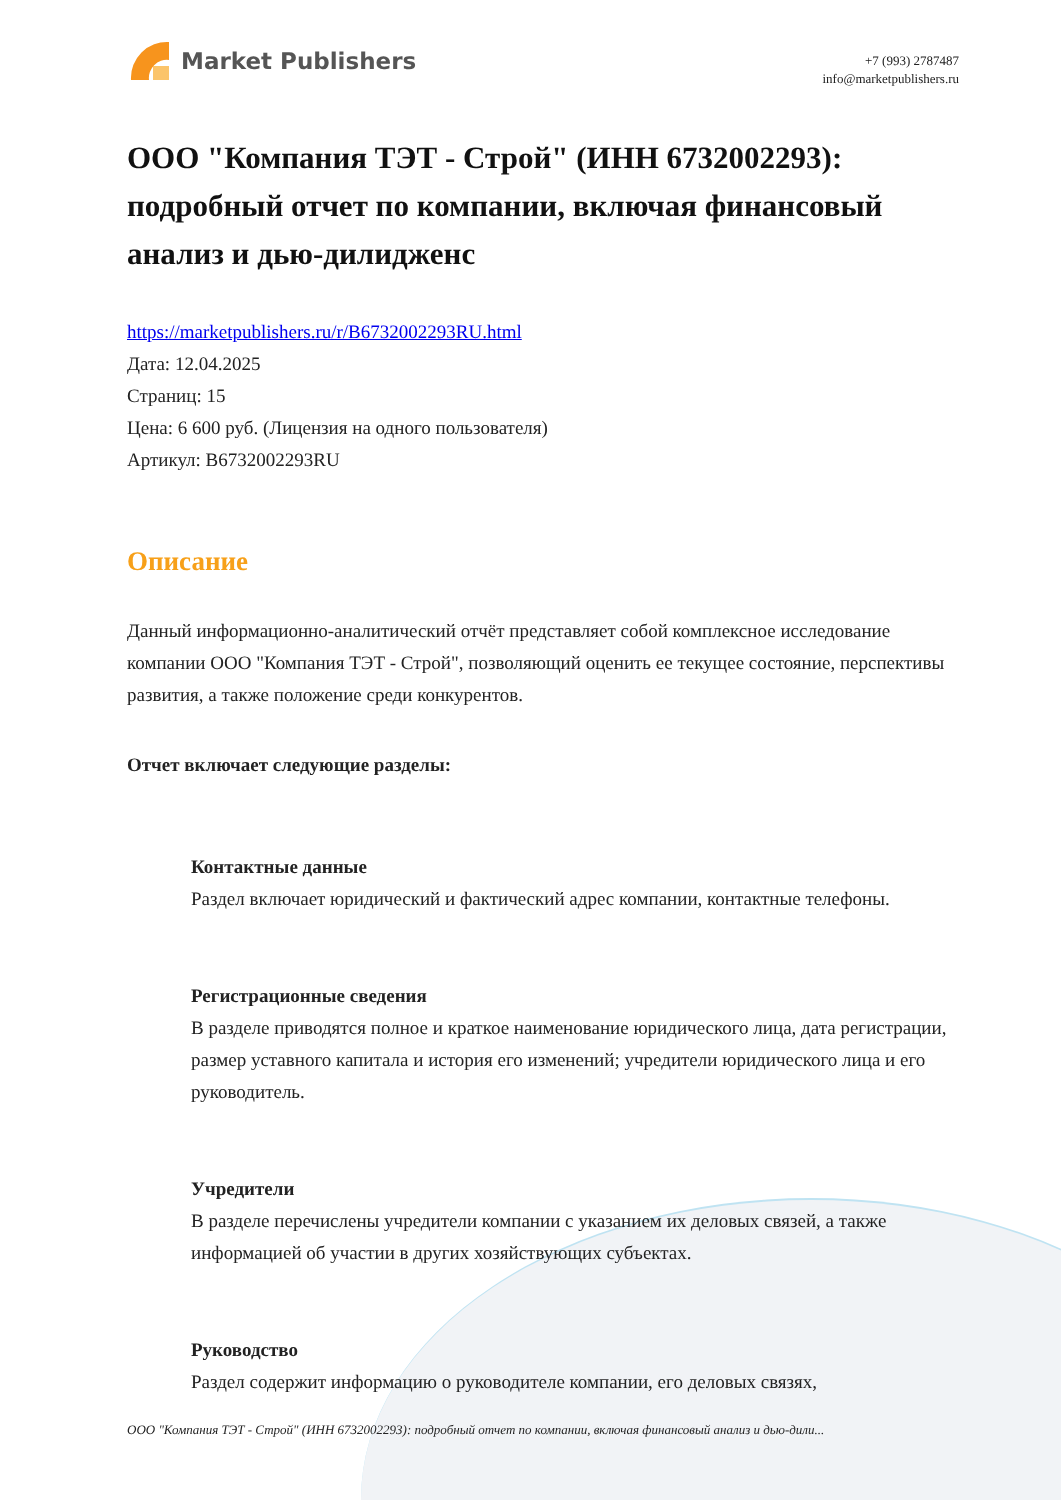Market Publishers
+7 (993) 2787487
info@marketpublishers.ru
ООО "Компания ТЭТ - Строй" (ИНН 6732002293): подробный отчет по компании, включая финансовый анализ и дью-дилидженс
https://marketpublishers.ru/r/B6732002293RU.html
Дата: 12.04.2025
Страниц: 15
Цена: 6 600 руб. (Лицензия на одного пользователя)
Артикул: B6732002293RU
Описание
Данный информационно-аналитический отчёт представляет собой комплексное исследование компании ООО "Компания ТЭТ - Строй", позволяющий оценить ее текущее состояние, перспективы развития, а также положение среди конкурентов.
Отчет включает следующие разделы:
Контактные данные
Раздел включает юридический и фактический адрес компании, контактные телефоны.
Регистрационные сведения
В разделе приводятся полное и краткое наименование юридического лица, дата регистрации, размер уставного капитала и история его изменений; учредители юридического лица и его руководитель.
Учредители
В разделе перечислены учредители компании с указанием их деловых связей, а также информацией об участии в других хозяйствующих субъектах.
Руководство
Раздел содержит информацию о руководителе компании, его деловых связях,
ООО "Компания ТЭТ - Строй" (ИНН 6732002293): подробный отчет по компании, включая финансовый анализ и дью-дили...